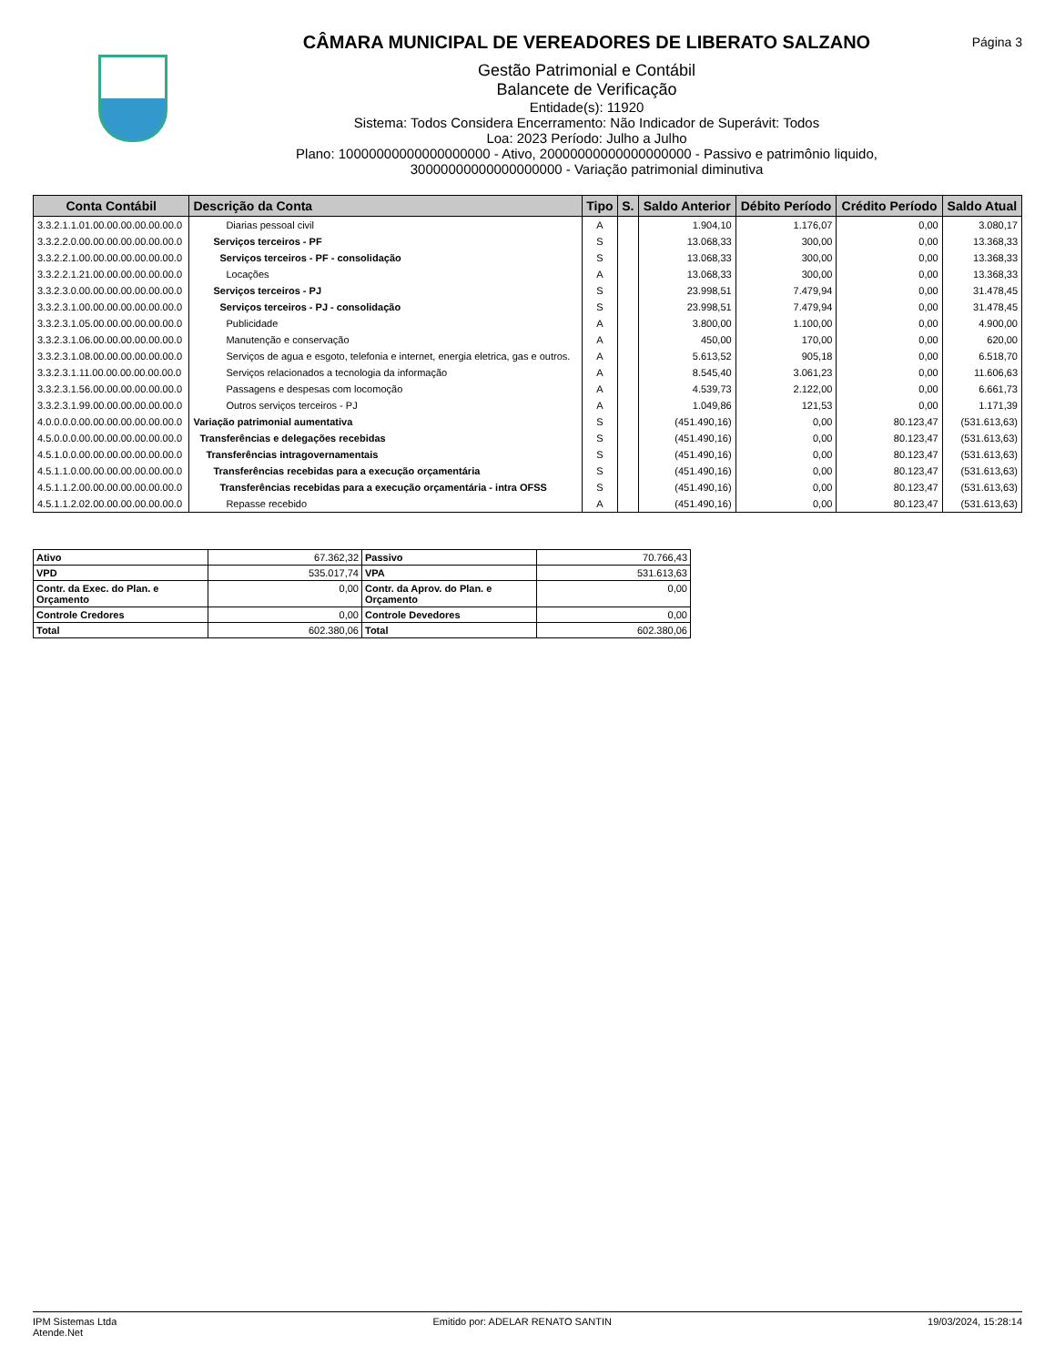CÂMARA MUNICIPAL DE VEREADORES DE LIBERATO SALZANO
Gestão Patrimonial e Contábil
Balancete de Verificação
Entidade(s): 11920
Sistema: Todos Considera Encerramento: Não Indicador de Superávit: Todos
Loa: 2023 Período: Julho a Julho
Plano: 10000000000000000000 - Ativo, 20000000000000000000 - Passivo e patrimônio liquido,
30000000000000000000 - Variação patrimonial diminutiva
Página 3
| Conta Contábil | Descrição da Conta | Tipo | S. | Saldo Anterior | Débito Período | Crédito Período | Saldo Atual |
| --- | --- | --- | --- | --- | --- | --- | --- |
| 3.3.2.1.1.01.00.00.00.00.00.00.0 | Diarias pessoal civil | A | | 1.904,10 | 1.176,07 | 0,00 | 3.080,17 |
| 3.3.2.2.0.00.00.00.00.00.00.00.0 | Serviços terceiros - PF | S | | 13.068,33 | 300,00 | 0,00 | 13.368,33 |
| 3.3.2.2.1.00.00.00.00.00.00.00.0 | Serviços terceiros - PF - consolidação | S | | 13.068,33 | 300,00 | 0,00 | 13.368,33 |
| 3.3.2.2.1.21.00.00.00.00.00.00.0 | Locações | A | | 13.068,33 | 300,00 | 0,00 | 13.368,33 |
| 3.3.2.3.0.00.00.00.00.00.00.00.0 | Serviços terceiros - PJ | S | | 23.998,51 | 7.479,94 | 0,00 | 31.478,45 |
| 3.3.2.3.1.00.00.00.00.00.00.00.0 | Serviços terceiros - PJ - consolidação | S | | 23.998,51 | 7.479,94 | 0,00 | 31.478,45 |
| 3.3.2.3.1.05.00.00.00.00.00.00.0 | Publicidade | A | | 3.800,00 | 1.100,00 | 0,00 | 4.900,00 |
| 3.3.2.3.1.06.00.00.00.00.00.00.0 | Manutenção e conservação | A | | 450,00 | 170,00 | 0,00 | 620,00 |
| 3.3.2.3.1.08.00.00.00.00.00.00.0 | Serviços de agua e esgoto, telefonia e internet, energia eletrica, gas e outros. | A | | 5.613,52 | 905,18 | 0,00 | 6.518,70 |
| 3.3.2.3.1.11.00.00.00.00.00.00.0 | Serviços relacionados a tecnologia da informação | A | | 8.545,40 | 3.061,23 | 0,00 | 11.606,63 |
| 3.3.2.3.1.56.00.00.00.00.00.00.0 | Passagens e despesas com locomoção | A | | 4.539,73 | 2.122,00 | 0,00 | 6.661,73 |
| 3.3.2.3.1.99.00.00.00.00.00.00.0 | Outros serviços terceiros - PJ | A | | 1.049,86 | 121,53 | 0,00 | 1.171,39 |
| 4.0.0.0.0.00.00.00.00.00.00.00.0 | Variação patrimonial aumentativa | S | | (451.490,16) | 0,00 | 80.123,47 | (531.613,63) |
| 4.5.0.0.0.00.00.00.00.00.00.00.0 | Transferências e delegações recebidas | S | | (451.490,16) | 0,00 | 80.123,47 | (531.613,63) |
| 4.5.1.0.0.00.00.00.00.00.00.00.0 | Transferências intragovernamentais | S | | (451.490,16) | 0,00 | 80.123,47 | (531.613,63) |
| 4.5.1.1.0.00.00.00.00.00.00.00.0 | Transferências recebidas para a execução orçamentária | S | | (451.490,16) | 0,00 | 80.123,47 | (531.613,63) |
| 4.5.1.1.2.00.00.00.00.00.00.00.0 | Transferências recebidas para a execução orçamentária - intra OFSS | S | | (451.490,16) | 0,00 | 80.123,47 | (531.613,63) |
| 4.5.1.1.2.02.00.00.00.00.00.00.0 | Repasse recebido | A | | (451.490,16) | 0,00 | 80.123,47 | (531.613,63) |
| Ativo | 67.362,32 | Passivo | 70.766,43 |
| VPD | 535.017,74 | VPA | 531.613,63 |
| Contr. da Exec. do Plan. e Orçamento | 0,00 | Contr. da Aprov. do Plan. e Orçamento | 0,00 |
| Controle Credores | 0,00 | Controle Devedores | 0,00 |
| Total | 602.380,06 | Total | 602.380,06 |
IPM Sistemas Ltda
Atende.Net
Emitido por: ADELAR RENATO SANTIN
19/03/2024, 15:28:14